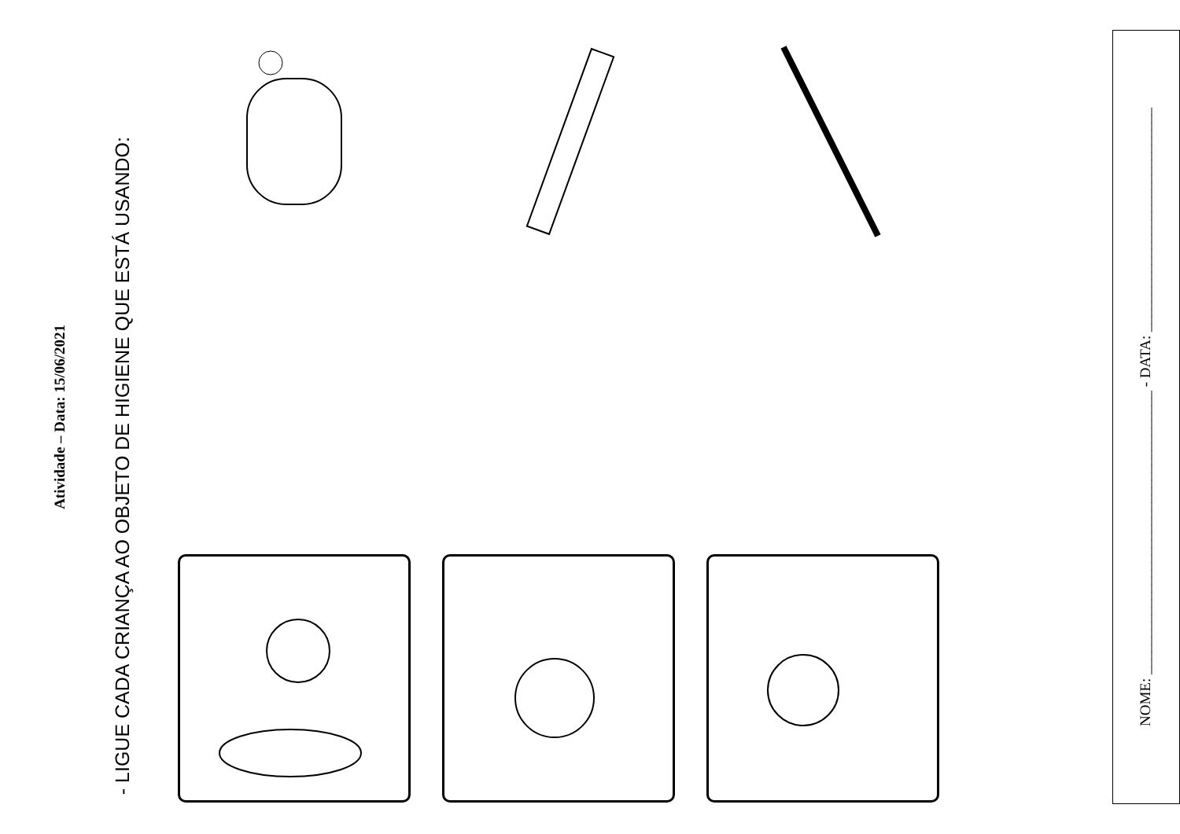Atividade – Data: 15/06/2021
- LIGUE CADA CRIANÇA AO OBJETO DE HIGIENE QUE ESTÁ USANDO:
NOME: ______________________________________ - DATA: ______________________________